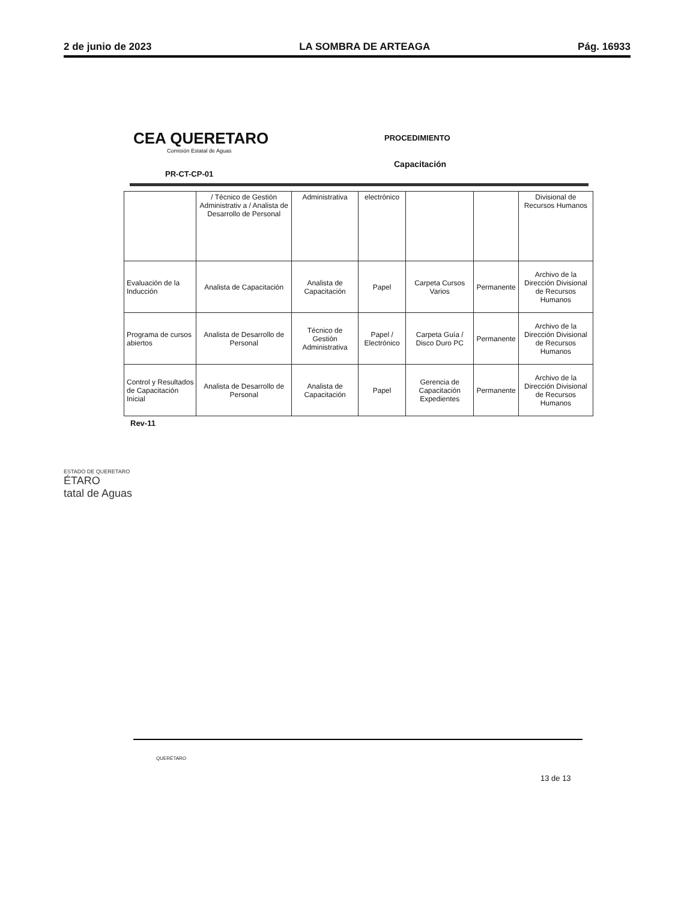2 de junio de 2023 LA SOMBRA DE ARTEAGA Pág. 16933
CEA QUERETARO
Comisión Estatal de Aguas
PROCEDIMIENTO
Capacitación
PR-CT-CP-01
| | / Técnico de Gestión Administrativ a / Analista de Desarrollo de Personal | Administrativa | electrónico | | | Divisional de Recursos Humanos |
| Evaluación de la Inducción | Analista de Capacitación | Analista de Capacitación | Papel | Carpeta Cursos Varios | Permanente | Archivo de la Dirección Divisional de Recursos Humanos |
| Programa de cursos abiertos | Analista de Desarrollo de Personal | Técnico de Gestión Administrativa | Papel / Electrónico | Carpeta Guía / Disco Duro PC | Permanente | Archivo de la Dirección Divisional de Recursos Humanos |
| Control y Resultados de Capacitación Inicial | Analista de Desarrollo de Personal | Analista de Capacitación | Papel | Gerencia de Capacitación Expedientes | Permanente | Archivo de la Dirección Divisional de Recursos Humanos |
Rev-11
ESTADO DE QUERETARO
ÉTARO
tatal de Aguas
QUERÉTARO
13 de 13